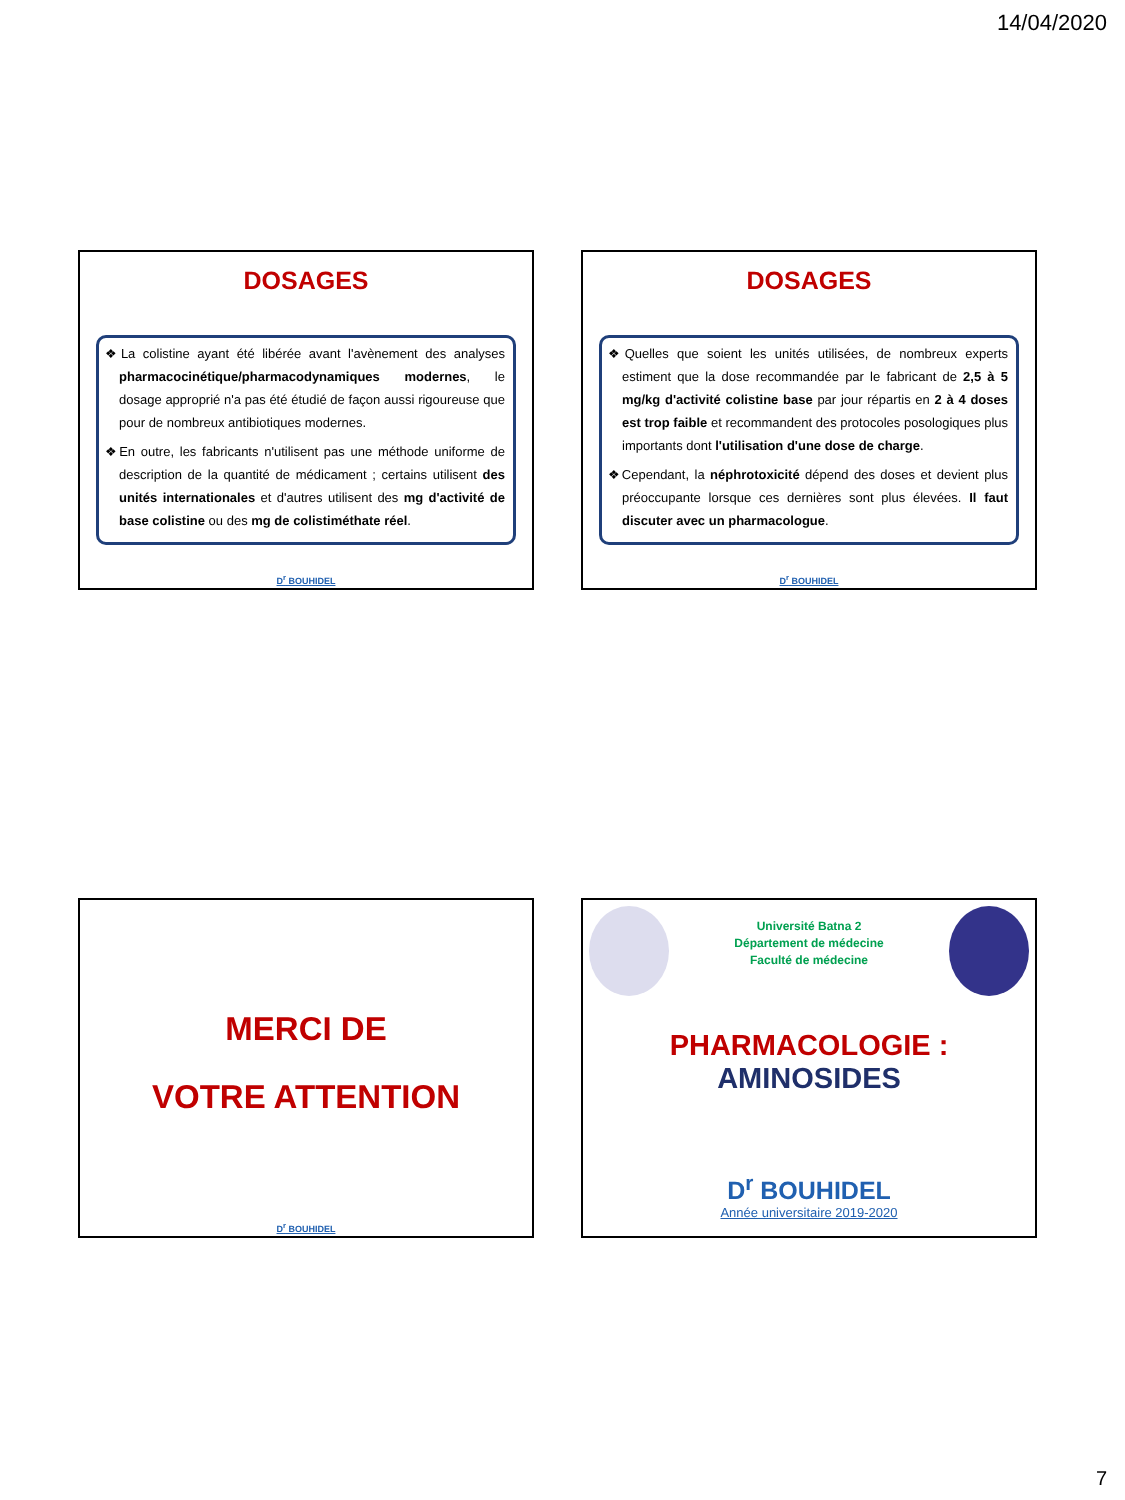14/04/2020
DOSAGES
❖La colistine ayant été libérée avant l'avènement des analyses pharmacocinétique/pharmacodynamiques modernes, le dosage approprié n'a pas été étudié de façon aussi rigoureuse que pour de nombreux antibiotiques modernes.
❖En outre, les fabricants n'utilisent pas une méthode uniforme de description de la quantité de médicament ; certains utilisent des unités internationales et d'autres utilisent des mg d'activité de base colistine ou des mg de colistiméthate réel.
D<sup>r</sup> BOUHIDEL
DOSAGES
❖Quelles que soient les unités utilisées, de nombreux experts estiment que la dose recommandée par le fabricant de 2,5 à 5 mg/kg d'activité colistine base par jour répartis en 2 à 4 doses est trop faible et recommandent des protocoles posologiques plus importants dont l'utilisation d'une dose de charge.
❖Cependant, la néphrotoxicité dépend des doses et devient plus préoccupante lorsque ces dernières sont plus élevées. Il faut discuter avec un pharmacologue.
D<sup>r</sup> BOUHIDEL
MERCI DE
VOTRE ATTENTION
D<sup>r</sup> BOUHIDEL
Université Batna 2
Département de médecine
Faculté de médecine
PHARMACOLOGIE :
AMINOSIDES
D<sup>r</sup> BOUHIDEL
Année universitaire 2019-2020
7